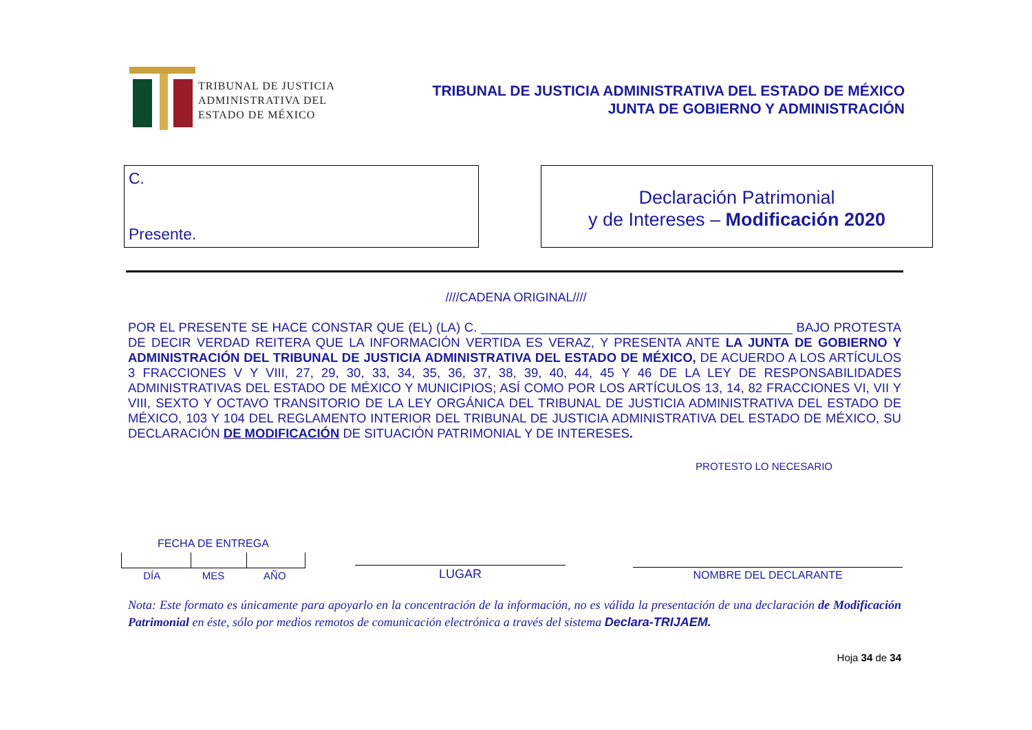TRIBUNAL DE JUSTICIA
ADMINISTRATIVA DEL
ESTADO DE MÉXICO
TRIBUNAL DE JUSTICIA ADMINISTRATIVA DEL ESTADO DE MÉXICO
JUNTA DE GOBIERNO Y ADMINISTRACIÓN
C.
Presente.
Declaración Patrimonial
y de Intereses – Modificación 2020
////CADENA ORIGINAL////
POR EL PRESENTE SE HACE CONSTAR QUE (EL) (LA) C. ____________________________________________ BAJO PROTESTA DE DECIR VERDAD REITERA QUE LA INFORMACIÓN VERTIDA ES VERAZ, Y PRESENTA ANTE LA JUNTA DE GOBIERNO Y ADMINISTRACIÓN DEL TRIBUNAL DE JUSTICIA ADMINISTRATIVA DEL ESTADO DE MÉXICO, DE ACUERDO A LOS ARTÍCULOS 3 FRACCIONES V Y VIII, 27, 29, 30, 33, 34, 35, 36, 37, 38, 39, 40, 44, 45 Y 46 DE LA LEY DE RESPONSABILIDADES ADMINISTRATIVAS DEL ESTADO DE MÉXICO Y MUNICIPIOS; ASÍ COMO POR LOS ARTÍCULOS 13, 14, 82 FRACCIONES VI, VII Y VIII, SEXTO Y OCTAVO TRANSITORIO DE LA LEY ORGÁNICA DEL TRIBUNAL DE JUSTICIA ADMINISTRATIVA DEL ESTADO DE MÉXICO, 103 Y 104 DEL REGLAMENTO INTERIOR DEL TRIBUNAL DE JUSTICIA ADMINISTRATIVA DEL ESTADO DE MÉXICO, SU DECLARACIÓN DE MODIFICACIÓN DE SITUACIÓN PATRIMONIAL Y DE INTERESES.
PROTESTO LO NECESARIO
FECHA DE ENTREGA
DÍA MES AÑO
LUGAR
NOMBRE DEL DECLARANTE
Nota: Este formato es únicamente para apoyarlo en la concentración de la información, no es válida la presentación de una declaración de Modificación Patrimonial en éste, sólo por medios remotos de comunicación electrónica a través del sistema Declara-TRIJAEM.
Hoja 34 de 34